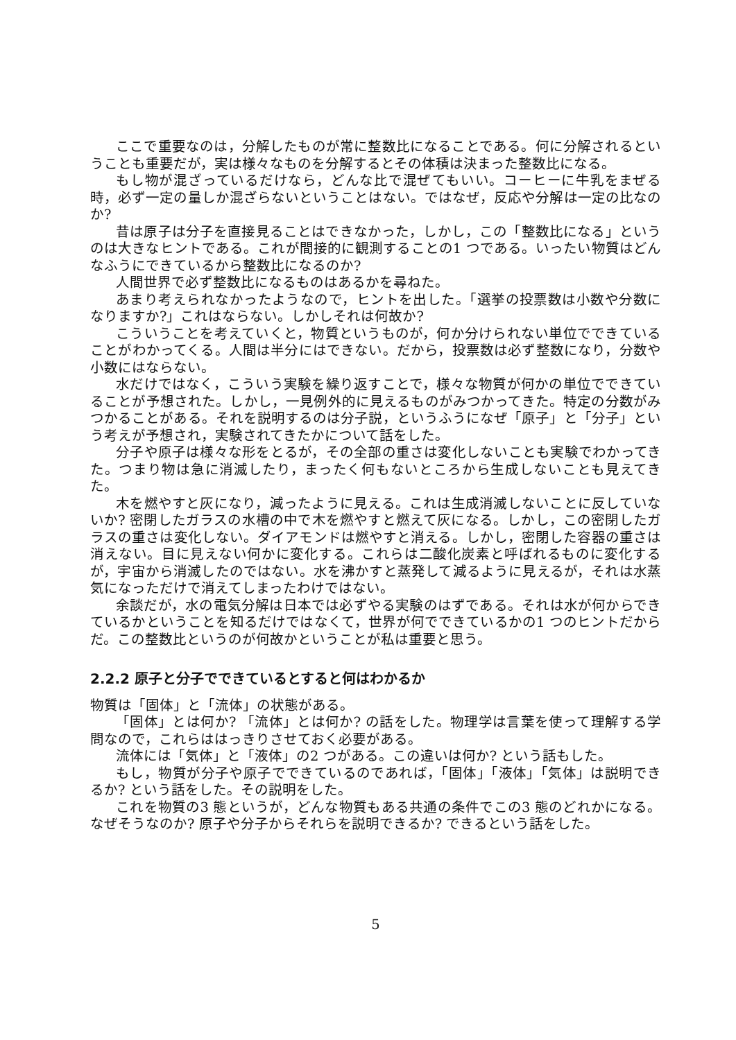ここで重要なのは，分解したものが常に整数比になることである。何に分解されるということも重要だが，実は様々なものを分解するとその体積は決まった整数比になる。
もし物が混ざっているだけなら，どんな比で混ぜてもいい。コーヒーに牛乳をまぜる時，必ず一定の量しか混ざらないということはない。ではなぜ，反応や分解は一定の比なのか?
昔は原子は分子を直接見ることはできなかった，しかし，この「整数比になる」というのは大きなヒントである。これが間接的に観測することの1 つである。いったい物質はどんなふうにできているから整数比になるのか?
人間世界で必ず整数比になるものはあるかを尋ねた。
あまり考えられなかったようなので，ヒントを出した。「選挙の投票数は小数や分数になりますか?」これはならない。しかしそれは何故か?
こういうことを考えていくと，物質というものが，何か分けられない単位でできていることがわかってくる。人間は半分にはできない。だから，投票数は必ず整数になり，分数や小数にはならない。
水だけではなく，こういう実験を繰り返すことで，様々な物質が何かの単位でできていることが予想された。しかし，一見例外的に見えるものがみつかってきた。特定の分数がみつかることがある。それを説明するのは分子説，というふうになぜ「原子」と「分子」という考えが予想され，実験されてきたかについて話をした。
分子や原子は様々な形をとるが，その全部の重さは変化しないことも実験でわかってきた。つまり物は急に消滅したり，まったく何もないところから生成しないことも見えてきた。
木を燃やすと灰になり，減ったように見える。これは生成消滅しないことに反していないか? 密閉したガラスの水槽の中で木を燃やすと燃えて灰になる。しかし，この密閉したガラスの重さは変化しない。ダイアモンドは燃やすと消える。しかし，密閉した容器の重さは消えない。目に見えない何かに変化する。これらは二酸化炭素と呼ばれるものに変化するが，宇宙から消滅したのではない。水を沸かすと蒸発して減るように見えるが，それは水蒸気になっただけで消えてしまったわけではない。
余談だが，水の電気分解は日本では必ずやる実験のはずである。それは水が何からできているかということを知るだけではなくて，世界が何でできているかの1 つのヒントだからだ。この整数比というのが何故かということが私は重要と思う。
2.2.2 原子と分子でできているとすると何はわかるか
物質は「固体」と「流体」の状態がある。
「固体」とは何か? 「流体」とは何か? の話をした。物理学は言葉を使って理解する学問なので，これらははっきりさせておく必要がある。
流体には「気体」と「液体」の2 つがある。この違いは何か? という話もした。
もし，物質が分子や原子でできているのであれば，「固体」「液体」「気体」は説明できるか? という話をした。その説明をした。
これを物質の3 態というが，どんな物質もある共通の条件でこの3 態のどれかになる。なぜそうなのか? 原子や分子からそれらを説明できるか? できるという話をした。
5